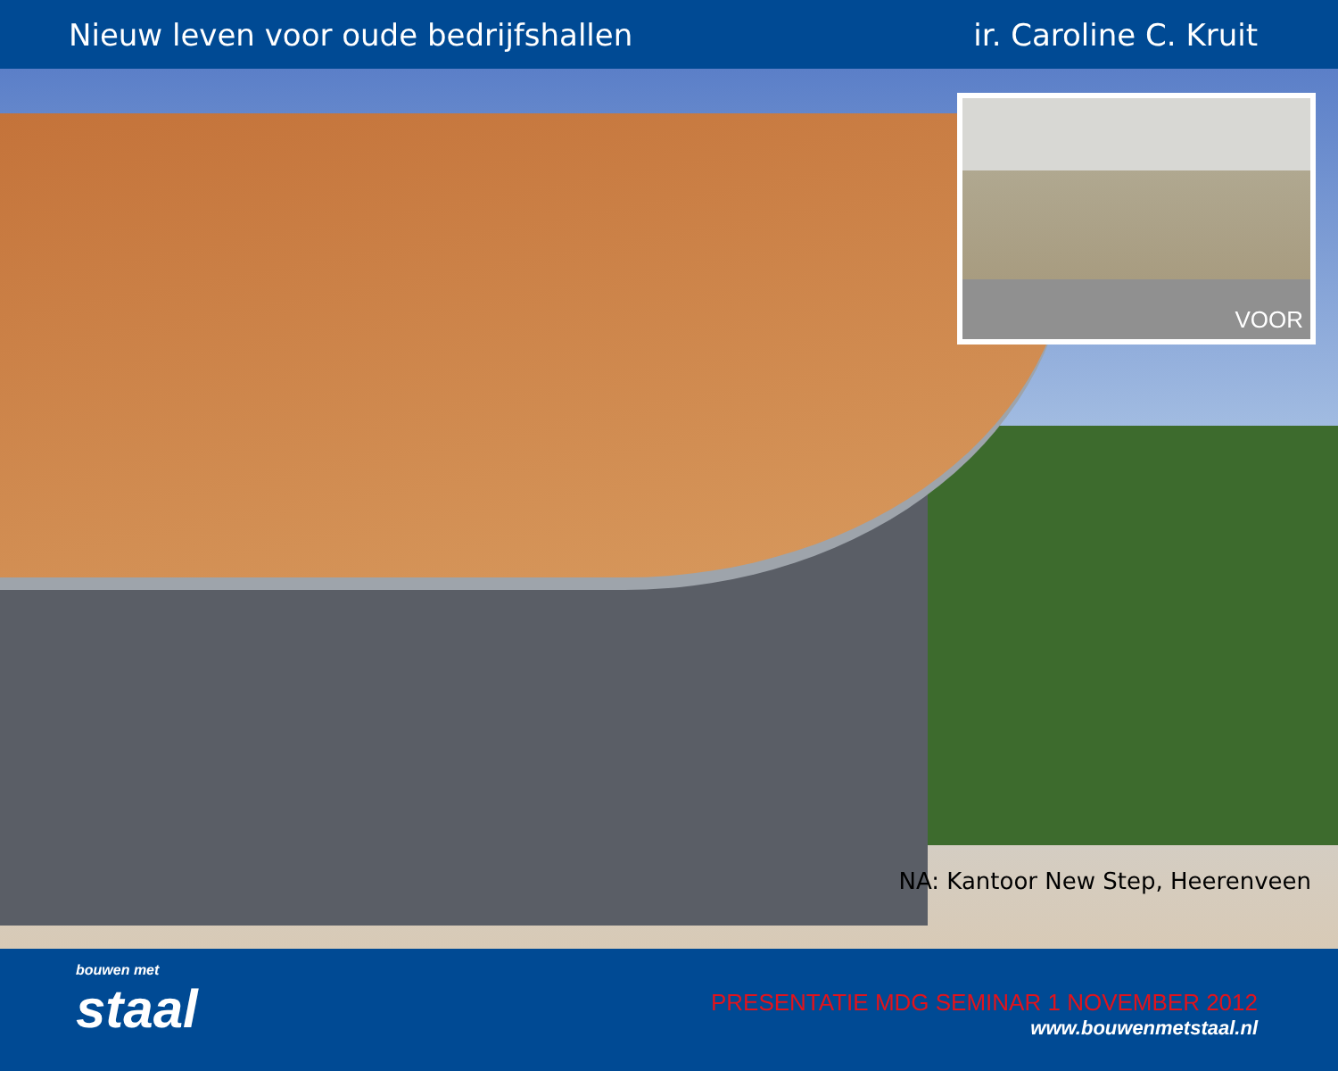Nieuw leven voor oude bedrijfshallen
ir. Caroline C. Kruit
VOOR
NA: Kantoor New Step, Heerenveen
bouwen met
staal
PRESENTATIE MDG SEMINAR 1 NOVEMBER 2012
www.bouwenmetstaal.nl